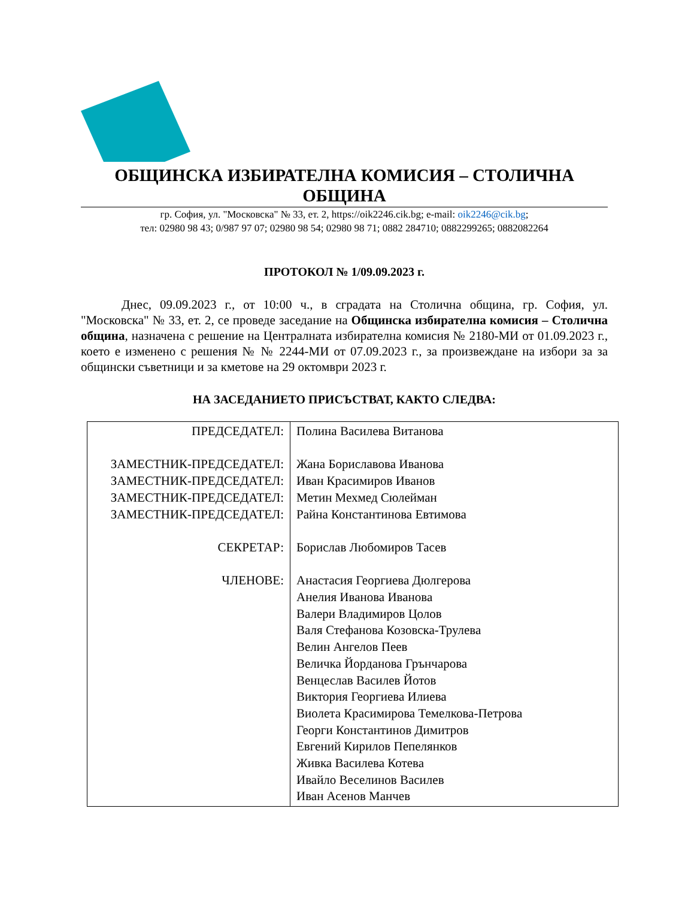ОБЩИНСКА ИЗБИРАТЕЛНА КОМИСИЯ – СТОЛИЧНА ОБЩИНА
гр. София, ул. "Московска" № 33, ет. 2, https://oik2246.cik.bg; e-mail: oik2246@cik.bg;
тел: 02980 98 43; 0/987 97 07; 02980 98 54; 02980 98 71; 0882 284710; 0882299265; 0882082264
ПРОТОКОЛ № 1/09.09.2023 г.
Днес, 09.09.2023 г., от 10:00 ч., в сградата на Столична община, гр. София, ул. "Московска" № 33, ет. 2, се проведе заседание на Общинска избирателна комисия – Столична община, назначена с решение на Централната избирателна комисия № 2180-МИ от 01.09.2023 г., което е изменено с решения № № 2244-МИ от 07.09.2023 г., за произвеждане на избори за за общински съветници и за кметове на 29 октомври 2023 г.
НА ЗАСЕДАНИЕТО ПРИСЪСТВАТ, КАКТО СЛЕДВА:
| ПРЕДСЕДАТЕЛ: ЗАМЕСТНИК-ПРЕДСЕДАТЕЛ: ЗАМЕСТНИК-ПРЕДСЕДАТЕЛ: ЗАМЕСТНИК-ПРЕДСЕДАТЕЛ: ЗАМЕСТНИК-ПРЕДСЕДАТЕЛ: СЕКРЕТАР: ЧЛЕНОВЕ: | Полина Василева Витанова Жана Бориславова Иванова Иван Красимиров Иванов Метин Мехмед Сюлейман Райна Константинова Евтимова Борислав Любомиров Тасев Анастасия Георгиева Дюлгерова Анелия Иванова Иванова Валери Владимиров Цолов Валя Стефанова Козовска-Трулева Велин Ангелов Пеев Величка Йорданова Грънчарова Венцеслав Василев Йотов Виктория Георгиева Илиева Виолета Красимирова Темелкова-Петрова Георги Константинов Димитров Евгений Кирилов Пепелянков Живка Василева Котева Ивайло Веселинов Василев Иван Асенов Манчев |